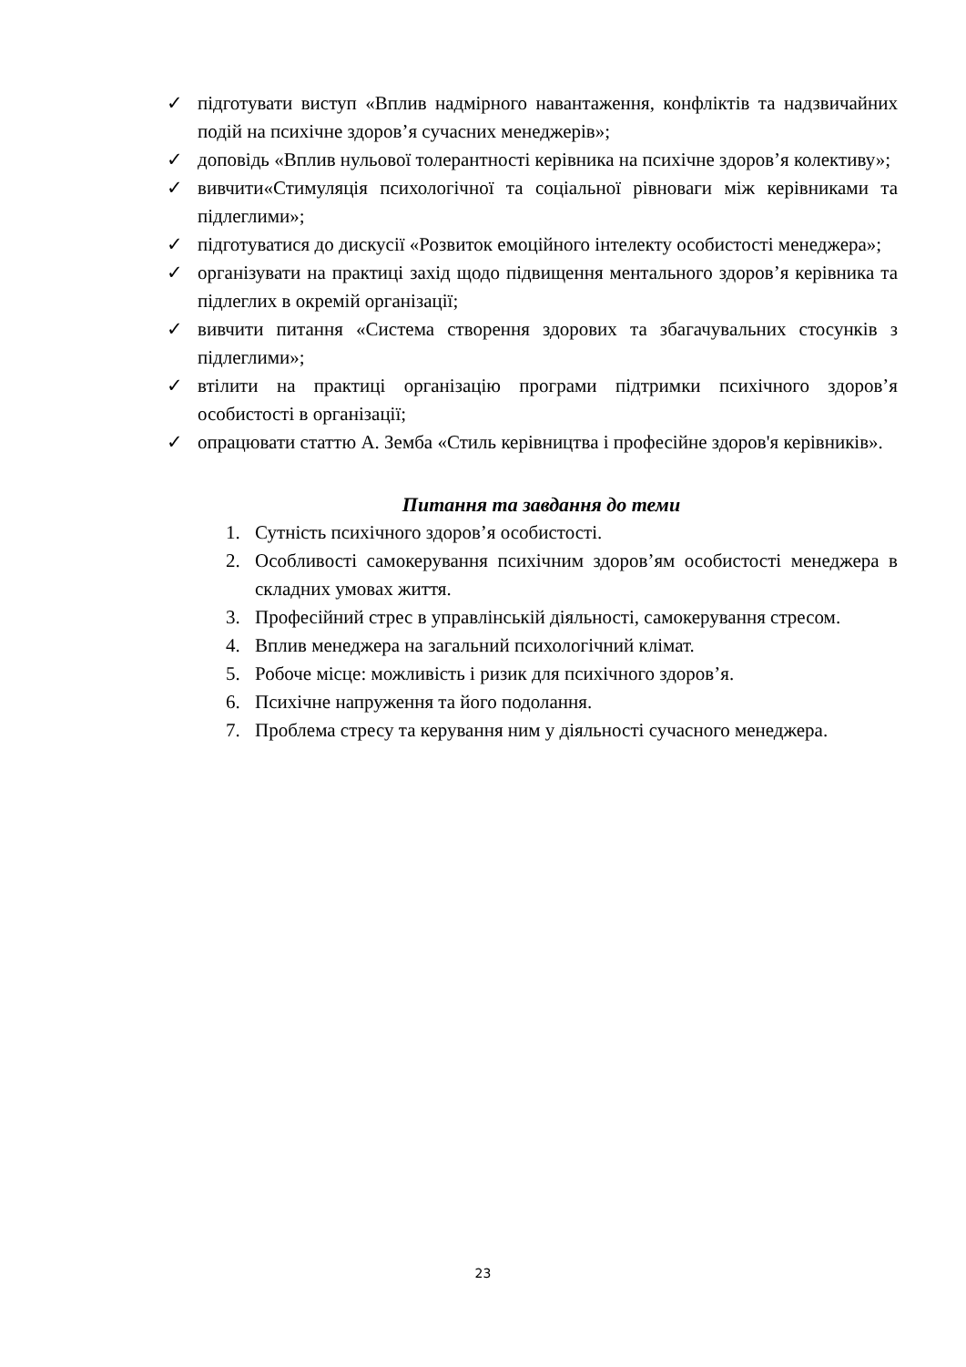✓ підготувати виступ «Вплив надмірного навантаження, конфліктів та надзвичайних подій на психічне здоров’я сучасних менеджерів»;
✓ доповідь «Вплив нульової толерантності керівника на психічне здоров’я колективу»;
✓ вивчити«Стимуляція психологічної та соціальної рівноваги між керівниками та підлеглими»;
✓ підготуватися до дискусії «Розвиток емоційного інтелекту особистості менеджера»;
✓ організувати на практиці захід щодо підвищення ментального здоров’я керівника та підлеглих в окремій організації;
✓ вивчити питання «Система створення здорових та збагачувальних стосунків з підлеглими»;
✓ втілити на практиці організацію програми підтримки психічного здоров’я особистості в організації;
✓ опрацювати статтю А. Земба «Стиль керівництва і професійне здоров'я керівників».
Питання та завдання до теми
1. Сутність психічного здоров’я особистості.
2. Особливості самокерування психічним здоров’ям особистості менеджера в складних умовах життя.
3. Професійний стрес в управлінській діяльності, самокерування стресом.
4. Вплив менеджера на загальний психологічний клімат.
5. Робоче місце: можливість і ризик для психічного здоров’я.
6. Психічне напруження та його подолання.
7. Проблема стресу та керування ним у діяльності сучасного менеджера.
23